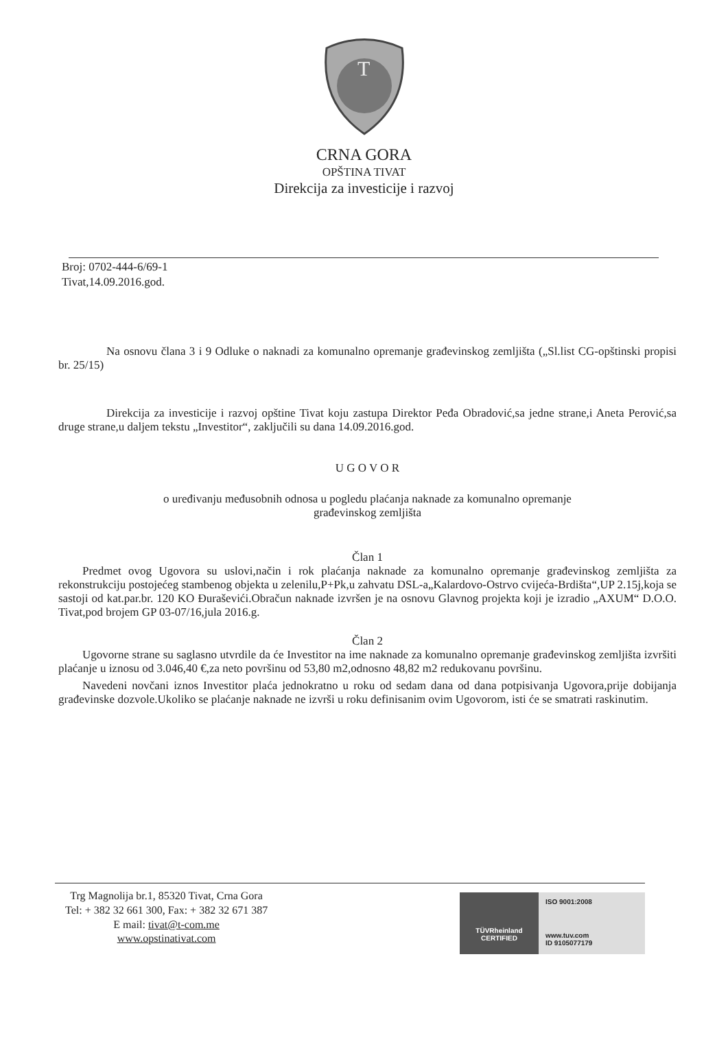T
CRNA GORA
OPŠTINA TIVAT
Direkcija za investicije i razvoj
Broj: 0702-444-6/69-1
Tivat,14.09.2016.god.
Na osnovu člana 3 i 9 Odluke o naknadi za komunalno opremanje građevinskog zemljišta („Sl.list CG-opštinski propisi br. 25/15)
Direkcija za investicije i razvoj opštine Tivat koju zastupa Direktor Peđa Obradović,sa jedne strane,i Aneta Perović,sa druge strane,u daljem tekstu „Investitor“, zaključili su dana 14.09.2016.god.
U G O V O R
o uređivanju međusobnih odnosa u pogledu plaćanja naknade za komunalno opremanje
građevinskog zemljišta
Član 1
Predmet ovog Ugovora su uslovi,način i rok plaćanja naknade za komunalno opremanje građevinskog zemljišta za rekonstrukciju postojećeg stambenog objekta u zelenilu,P+Pk,u zahvatu DSL-a„Kalardovo-Ostrvo cvijeća-Brdišta“,UP 2.15j,koja se sastoji od kat.par.br. 120 KO Đuraševići.Obračun naknade izvršen je na osnovu Glavnog projekta koji je izradio „AXUM“ D.O.O. Tivat,pod brojem GP 03-07/16,jula 2016.g.
Član 2
Ugovorne strane su saglasno utvrdile da će Investitor na ime naknade za komunalno opremanje građevinskog zemljišta izvršiti plaćanje u iznosu od 3.046,40 €,za neto površinu od 53,80 m2,odnosno 48,82 m2 redukovanu površinu.
Navedeni novčani iznos Investitor plaća jednokratno u roku od sedam dana od dana potpisivanja Ugovora,prije dobijanja građevinske dozvole.Ukoliko se plaćanje naknade ne izvrši u roku definisanim ovim Ugovorom, isti će se smatrati raskinutim.
Trg Magnolija br.1, 85320 Tivat, Crna Gora
Tel: + 382 32 661 300, Fax: + 382 32 671 387
E mail: tivat@t-com.me
www.opstinativat.com
TÜVRheinland
CERTIFIED
ISO 9001:2008
www.tuv.com
ID 9105077179